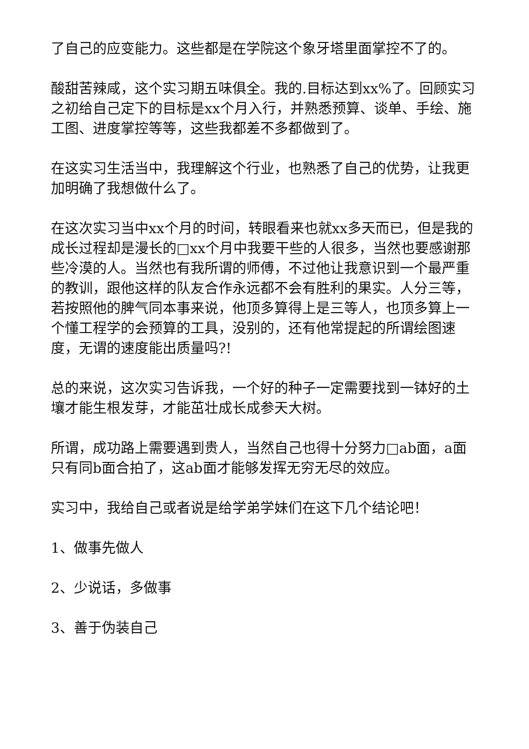了自己的应变能力。这些都是在学院这个象牙塔里面掌控不了的。
酸甜苦辣咸，这个实习期五味俱全。我的.目标达到xx%了。回顾实习之初给自己定下的目标是xx个月入行，并熟悉预算、谈单、手绘、施工图、进度掌控等等，这些我都差不多都做到了。
在这实习生活当中，我理解这个行业，也熟悉了自己的优势，让我更加明确了我想做什么了。
在这次实习当中xx个月的时间，转眼看来也就xx多天而已，但是我的成长过程却是漫长的□xx个月中我要干些的人很多，当然也要感谢那些冷漠的人。当然也有我所谓的师傅，不过他让我意识到一个最严重的教训，跟他这样的队友合作永远都不会有胜利的果实。人分三等，若按照他的脾气同本事来说，他顶多算得上是三等人，也顶多算上一个懂工程学的会预算的工具，没别的，还有他常提起的所谓绘图速度，无谓的速度能出质量吗?!
总的来说，这次实习告诉我，一个好的种子一定需要找到一钵好的土壤才能生根发芽，才能茁壮成长成参天大树。
所谓，成功路上需要遇到贵人，当然自己也得十分努力□ab面，a面只有同b面合拍了，这ab面才能够发挥无穷无尽的效应。
实习中，我给自己或者说是给学弟学妹们在这下几个结论吧！
1、做事先做人
2、少说话，多做事
3、善于伪装自己